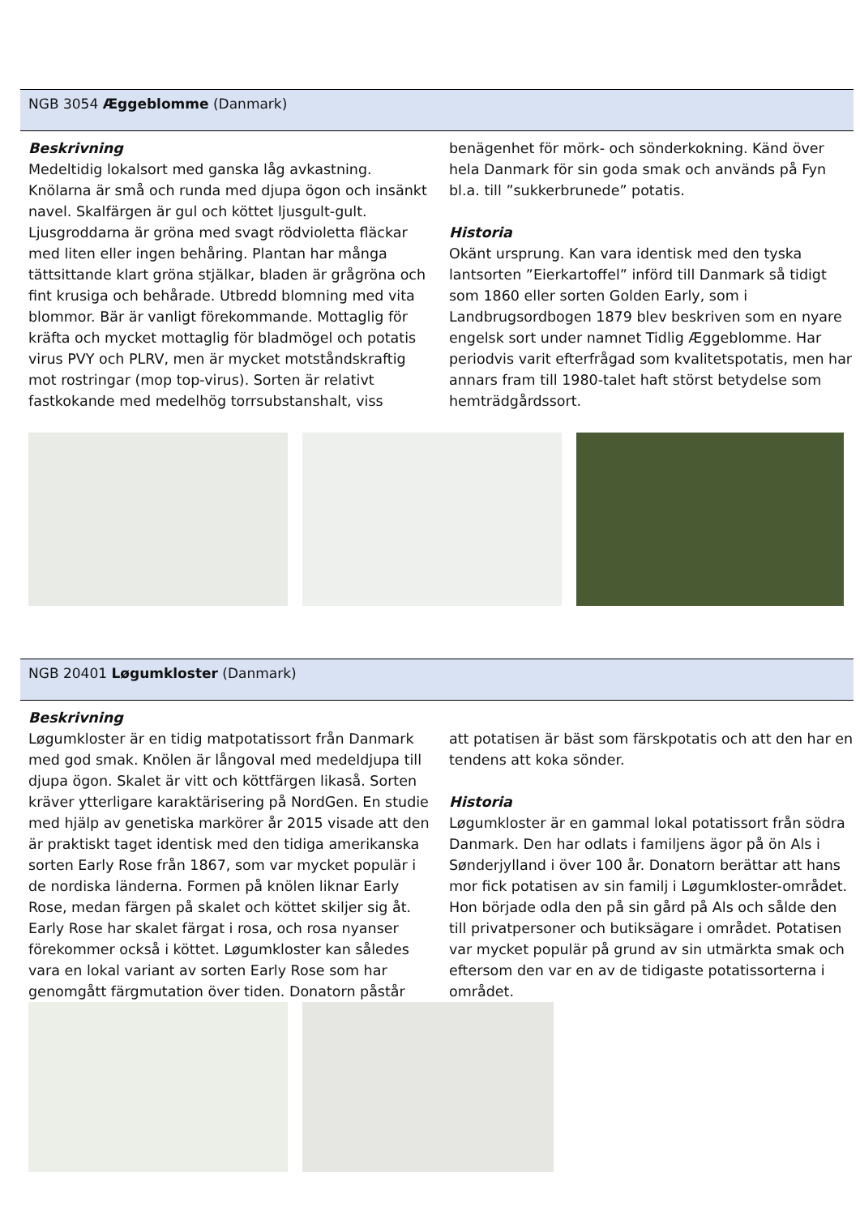NGB 3054 Æggeblomme (Danmark)
Beskrivning
Medeltidig lokalsort med ganska låg avkastning. Knölarna är små och runda med djupa ögon och insänkt navel. Skalfärgen är gul och köttet ljusgult-gult. Ljusgroddarna är gröna med svagt rödvioletta fläckar med liten eller ingen behåring. Plantan har många tättsittande klart gröna stjälkar, bladen är grågröna och fint krusiga och behårade. Utbredd blomning med vita blommor. Bär är vanligt förekommande. Mottaglig för kräfta och mycket mottaglig för bladmögel och potatis virus PVY och PLRV, men är mycket motståndskraftig mot rostringar (mop top-virus). Sorten är relativt fastkokande med medelhög torrsubstanshalt, viss
benägenhet för mörk- och sönderkokning. Känd över hela Danmark för sin goda smak och används på Fyn bl.a. till ”sukkerbrunede” potatis.
Historia
Okänt ursprung. Kan vara identisk med den tyska lantsorten ”Eierkartoffel” införd till Danmark så tidigt som 1860 eller sorten Golden Early, som i Landbrugsordbogen 1879 blev beskriven som en nyare engelsk sort under namnet Tidlig Æggeblomme. Har periodvis varit efterfrågad som kvalitetspotatis, men har annars fram till 1980-talet haft störst betydelse som hemträdgårdssort.
NGB 20401 Løgumkloster (Danmark)
Beskrivning
Løgumkloster är en tidig matpotatissort från Danmark med god smak. Knölen är långoval med medeldjupa till djupa ögon. Skalet är vitt och köttfärgen likaså. Sorten kräver ytterligare karaktärisering på NordGen. En studie med hjälp av genetiska markörer år 2015 visade att den är praktiskt taget identisk med den tidiga amerikanska sorten Early Rose från 1867, som var mycket populär i de nordiska länderna. Formen på knölen liknar Early Rose, medan färgen på skalet och köttet skiljer sig åt. Early Rose har skalet färgat i rosa, och rosa nyanser förekommer också i köttet. Løgumkloster kan således vara en lokal variant av sorten Early Rose som har genomgått färgmutation över tiden. Donatorn påstår
att potatisen är bäst som färskpotatis och att den har en tendens att koka sönder.
Historia
Løgumkloster är en gammal lokal potatissort från södra Danmark. Den har odlats i familjens ägor på ön Als i Sønderjylland i över 100 år. Donatorn berättar att hans mor fick potatisen av sin familj i Løgumkloster-området. Hon började odla den på sin gård på Als och sålde den till privatpersoner och butiksägare i området. Potatisen var mycket populär på grund av sin utmärkta smak och eftersom den var en av de tidigaste potatissorterna i området.